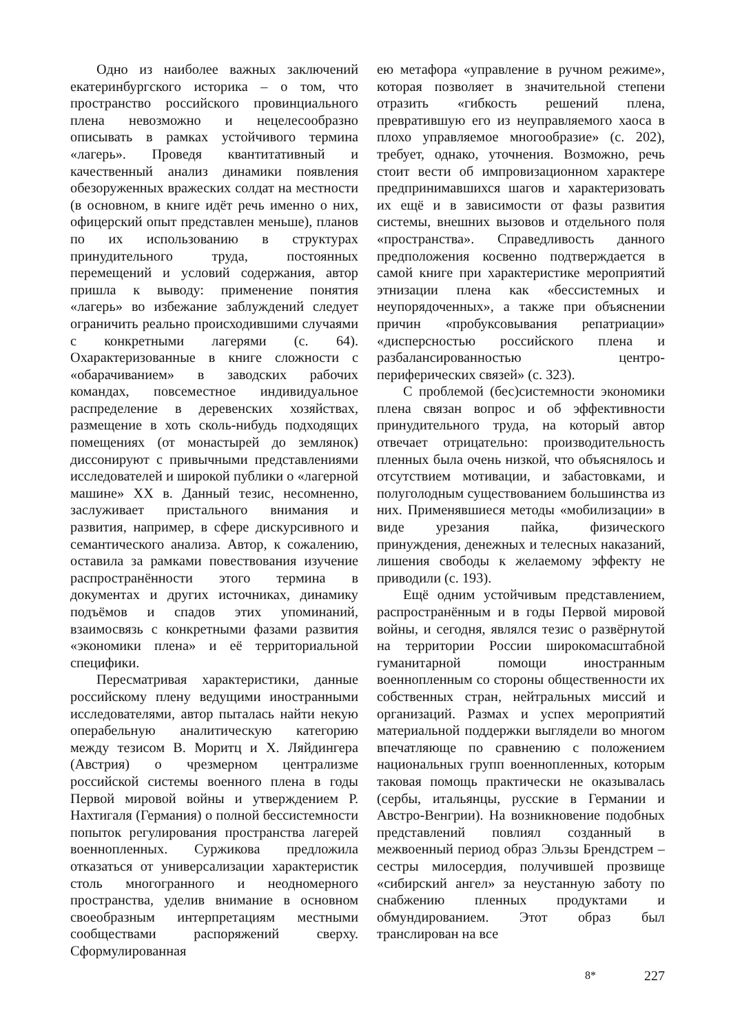Одно из наиболее важных заключений екатеринбургского историка – о том, что пространство российского провинциального плена невозможно и нецелесообразно описывать в рамках устойчивого термина «лагерь». Проведя квантитативный и качественный анализ динамики появления обезоруженных вражеских солдат на местности (в основном, в книге идёт речь именно о них, офицерский опыт представлен меньше), планов по их использованию в структурах принудительного труда, постоянных перемещений и условий содержания, автор пришла к выводу: применение понятия «лагерь» во избежание заблуждений следует ограничить реально происходившими случаями с конкретными лагерями (с. 64). Охарактеризованные в книге сложности с «обарачиванием» в заводских рабочих командах, повсеместное индивидуальное распределение в деревенских хозяйствах, размещение в хоть сколь-нибудь подходящих помещениях (от монастырей до землянок) диссонируют с привычными представлениями исследователей и широкой публики о «лагерной машине» XX в. Данный тезис, несомненно, заслуживает пристального внимания и развития, например, в сфере дискурсивного и семантического анализа. Автор, к сожалению, оставила за рамками повествования изучение распространённости этого термина в документах и других источниках, динамику подъёмов и спадов этих упоминаний, взаимосвязь с конкретными фазами развития «экономики плена» и её территориальной специфики.
Пересматривая характеристики, данные российскому плену ведущими иностранными исследователями, автор пыталась найти некую операбельную аналитическую категорию между тезисом В. Моритц и Х. Ляйдингера (Австрия) о чрезмерном централизме российской системы военного плена в годы Первой мировой войны и утверждением Р. Нахтигаля (Германия) о полной бессистемности попыток регулирования пространства лагерей военнопленных. Суржикова предложила отказаться от универсализации характеристик столь многогранного и неодномерного пространства, уделив внимание в основном своеобразным интерпретациям местными сообществами распоряжений сверху. Сформулированная
ею метафора «управление в ручном режиме», которая позволяет в значительной степени отразить «гибкость решений плена, превратившую его из неуправляемого хаоса в плохо управляемое многообразие» (с. 202), требует, однако, уточнения. Возможно, речь стоит вести об импровизационном характере предпринимавшихся шагов и характеризовать их ещё и в зависимости от фазы развития системы, внешних вызовов и отдельного поля «пространства». Справедливость данного предположения косвенно подтверждается в самой книге при характеристике мероприятий этнизации плена как «бессистемных и неупорядоченных», а также при объяснении причин «пробуксовывания репатриации» «дисперсностью российского плена и разбалансированностью центро-периферических связей» (с. 323).
С проблемой (бес)системности экономики плена связан вопрос и об эффективности принудительного труда, на который автор отвечает отрицательно: производительность пленных была очень низкой, что объяснялось и отсутствием мотивации, и забастовками, и полуголодным существованием большинства из них. Применявшиеся методы «мобилизации» в виде урезания пайка, физического принуждения, денежных и телесных наказаний, лишения свободы к желаемому эффекту не приводили (с. 193).
Ещё одним устойчивым представлением, распространённым и в годы Первой мировой войны, и сегодня, являлся тезис о развёрнутой на территории России широкомасштабной гуманитарной помощи иностранным военнопленным со стороны общественности их собственных стран, нейтральных миссий и организаций. Размах и успех мероприятий материальной поддержки выглядели во многом впечатляюще по сравнению с положением национальных групп военнопленных, которым таковая помощь практически не оказывалась (сербы, итальянцы, русские в Германии и Австро-Венгрии). На возникновение подобных представлений повлиял созданный в межвоенный период образ Эльзы Брендстрем – сестры милосердия, получившей прозвище «сибирский ангел» за неустанную заботу по снабжению пленных продуктами и обмундированием. Этот образ был транслирован на все
8* 227